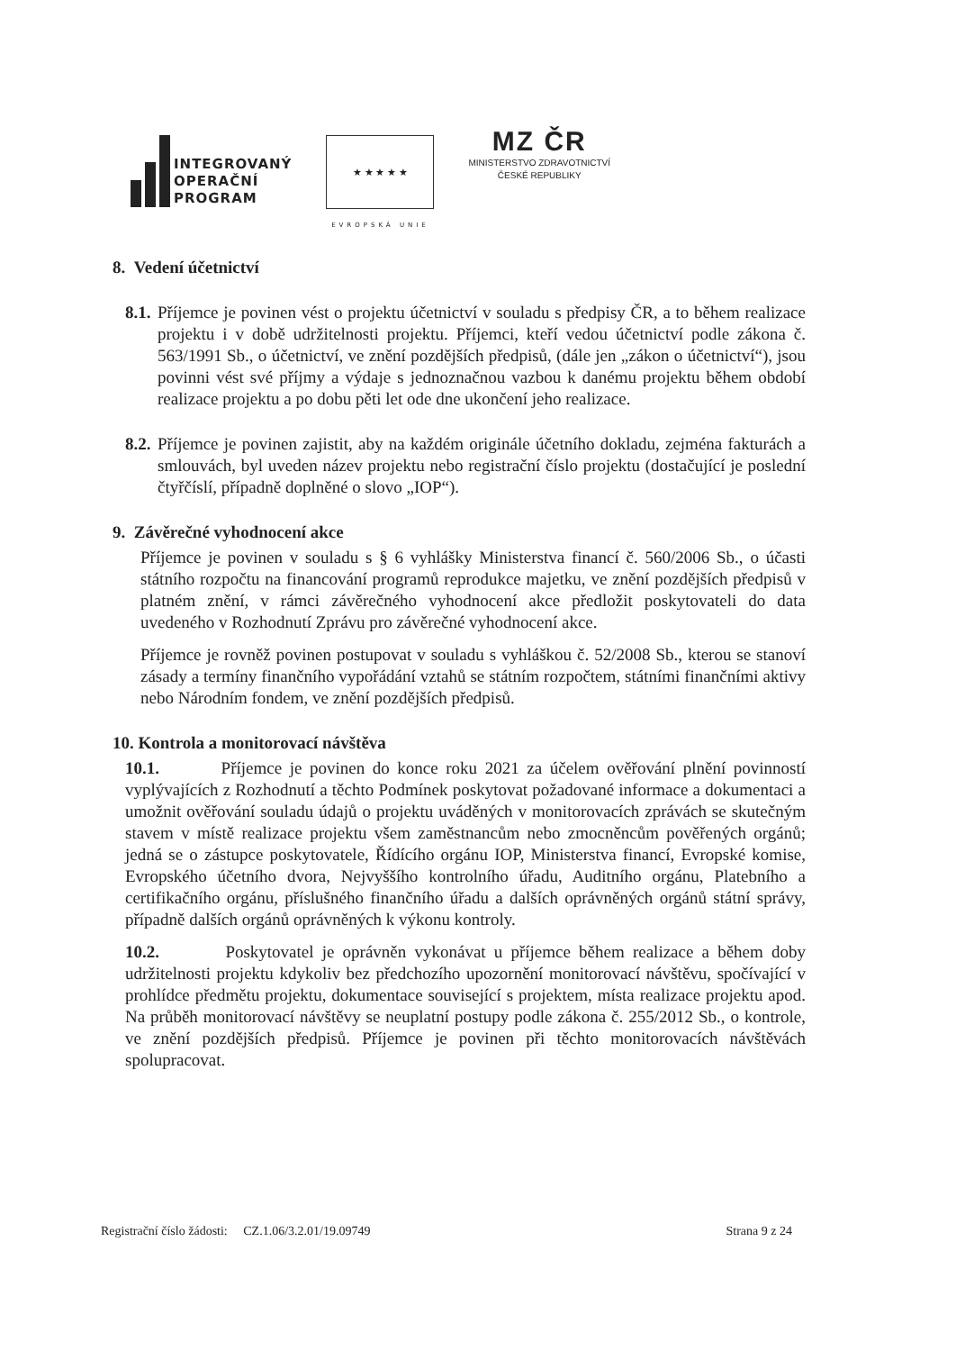INTEGROVANÝ
OPERAČNÍ
PROGRAM
★ ★ ★ ★ ★
EVROPSKÁ UNIE
MZ ČR
MINISTERSTVO ZDRAVOTNICTVÍ
ČESKÉ REPUBLIKY
8. Vedení účetnictví
8.1.
Příjemce je povinen vést o projektu účetnictví v souladu s předpisy ČR, a to během realizace projektu i v době udržitelnosti projektu. Příjemci, kteří vedou účetnictví podle zákona č. 563/1991 Sb., o účetnictví, ve znění pozdějších předpisů, (dále jen „zákon o účetnictví“), jsou povinni vést své příjmy a výdaje s jednoznačnou vazbou k danému projektu během období realizace projektu a po dobu pěti let ode dne ukončení jeho realizace.
8.2.
Příjemce je povinen zajistit, aby na každém originále účetního dokladu, zejména fakturách a smlouvách, byl uveden název projektu nebo registrační číslo projektu (dostačující je poslední čtyřčíslí, případně doplněné o slovo „IOP“).
9. Závěrečné vyhodnocení akce
Příjemce je povinen v souladu s § 6 vyhlášky Ministerstva financí č. 560/2006 Sb., o účasti státního rozpočtu na financování programů reprodukce majetku, ve znění pozdějších předpisů v platném znění, v rámci závěrečného vyhodnocení akce předložit poskytovateli do data uvedeného v Rozhodnutí Zprávu pro závěrečné vyhodnocení akce.
Příjemce je rovněž povinen postupovat v souladu s vyhláškou č. 52/2008 Sb., kterou se stanoví zásady a termíny finančního vypořádání vztahů se státním rozpočtem, státními finančními aktivy nebo Národním fondem, ve znění pozdějších předpisů.
10. Kontrola a monitorovací návštěva
10.1. Příjemce je povinen do konce roku 2021 za účelem ověřování plnění povinností vyplývajících z Rozhodnutí a těchto Podmínek poskytovat požadované informace a dokumentaci a umožnit ověřování souladu údajů o projektu uváděných v monitorovacích zprávách se skutečným stavem v místě realizace projektu všem zaměstnancům nebo zmocněncům pověřených orgánů; jedná se o zástupce poskytovatele, Řídícího orgánu IOP, Ministerstva financí, Evropské komise, Evropského účetního dvora, Nejvyššího kontrolního úřadu, Auditního orgánu, Platebního a certifikačního orgánu, příslušného finančního úřadu a dalších oprávněných orgánů státní správy, případně dalších orgánů oprávněných k výkonu kontroly.
10.2. Poskytovatel je oprávněn vykonávat u příjemce během realizace a během doby udržitelnosti projektu kdykoliv bez předchozího upozornění monitorovací návštěvu, spočívající v prohlídce předmětu projektu, dokumentace související s projektem, místa realizace projektu apod. Na průběh monitorovací návštěvy se neuplatní postupy podle zákona č. 255/2012 Sb., o kontrole, ve znění pozdějších předpisů. Příjemce je povinen při těchto monitorovacích návštěvách spolupracovat.
Registrační číslo žádosti: CZ.1.06/3.2.01/19.09749 Strana 9 z 24